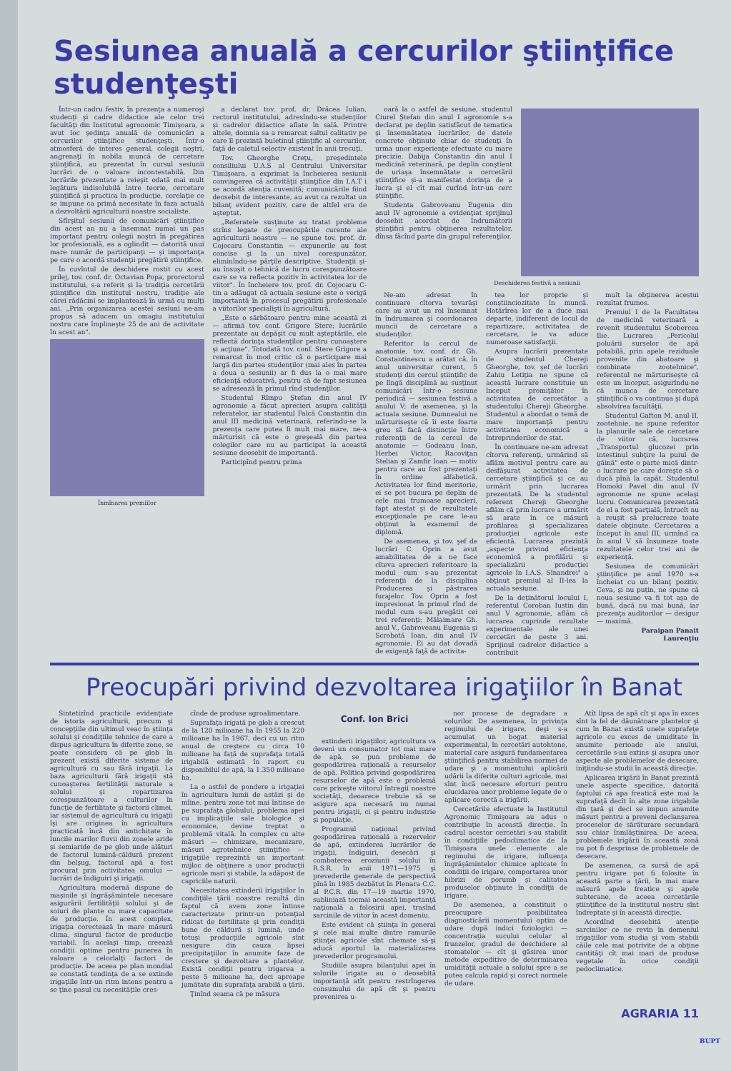Sesiunea anuală a cercurilor ştiinţifice studenţeşti
Într-un cadru festiv, în prezenţa a numeroşi studenţi şi cadre didactice ale celor trei facultăţi din Institutul agronomic Timişoara, a avut loc şedinţa anuală de comunicări a cercurilor ştiinţifice studenţeşti. Într-o atmosferă de interes general, colegii noştri, angrenaţi în nobila muncă de cercetare ştiinţifică, au prezentat în cursul sesiunii lucrări de o valoare incontestabilă. Din lucrările prezentate a reieşit odată mai mult legătura indisolubilă între teorie, cercetare ştiinţifică şi practica în producţie, corelaţie ce se impune ca primă necesitate în faza actuală a dezvoltării agriculturii noastre socialiste.
Sfîrşitul sesiunii de comunicări ştiinţifice din acest an nu a însemnat numai un pas important pentru colegii noştri în pregătirea lor profesională, ea a oglindit — datorită unui mare număr de participanţi — şi importanţa pe care o acordă studenţii pregătirii ştiinţifice.
În cuvîntul de deschidere rostit cu acest prilej, tov. conf. dr. Octavian Popa, prorectorul institutului, s-a referit şi la tradiţia cercetării ştiinţifice din institutul nostru, tradiţie ale cărei rădăcini se implantează în urmă cu mulţi ani. „Prin organizarea acestei sesiuni ne-am propus să aducem un omagiu institutului nostru care împlineşte 25 de ani de activitate în acest an".
Înmînarea premiilor
a declarat tov. prof. dr. Drăcea Iulian, rectorul institutului, adresîndu-se studenţilor şi cadrelor didactice aflate în sală. Printre altele, domnia sa a remarcat saltul calitativ pe care îl prezintă buletinul ştiinţific al cercurilor, faţă de caietul selectiv existent în anii trecuţi.
Tov. Gheorghe Creţu, preşedintele consiliului U.A.S al Centrului Universitar Timişoara, a exprimat la încheierea sesiunii convingerea că activităţii ştiinţifice din I.A.T i se acordă atenţia cuvenită; comunicările fiind deosebit de interesante, au avut ca rezultat un bilanţ evident pozitiv, care de altfel era de aşteptat.
„Referatele susţinute au tratat probleme strîns legate de preocupările curente ale agriculturii noastre — ne spune tov. prof. dr. Cojocaru Constantin — expunerile au fost concise şi la un nivel corespunzător, eliminîndu-se părţile descriptive. Studenţii şi-au însuşit o tehnică de lucru corespunzătoare care se va reflecta pozitiv în activitatea lor de viitor". În încheiere tov. prof. dr. Cojocaru C-tin a adăugat că actuala sesiune este o verigă importantă în procesul pregătirii profesionale a viitorilor specialişti în agricultură.
„Este o sărbătoare pentru mine această zi — afirmă tov. conf. Grigore Stere; lucrările prezentate au depăşit cu mult aşteptările, ele reflectă dorinţa studenţilor pentru cunoaştere şi acţiune". Totodată tov. conf. Stere Grigore a remarcat în mod critic că o participare mai largă din partea studenţilor (mai ales în partea a doua a sesiunii) ar fi dus la o mai mare eficienţă educativă, pentru că de fapt sesiunea se adresează în primul rînd studenţilor.
Studentul Rîmpu Ştefan din anul IV agronomie a făcut aprecieri asupra calităţii referatelor, iar studentul Falcă Constantin din anul III medicină veterinară, referindu-se la prezenţa care putea fi mult mai mare, ne-a mărturisit că este o greşeală din partea colegilor care nu au participat la această sesiune deosebit de importantă.
Participînd pentru prima
oară la o astfel de sesiune, studentul Ciurel Ştefan din anul I agronomie s-a declarat pe deplin satisfăcut de tematica şi însemnătatea lucrărilor, de datele concrete obţinute chiar de studenţi în urma unor experienţe efectuate cu mare precizie. Dabija Constantin din anul I medicină veterinară, pe deplin conştient de uriaşa însemnătate a cercetării ştiinţifice şi-a manifestat dorinţa de a lucra şi el cît mai curînd într-un cerc ştiinţific.
Studenta Gabroveanu Eugenia din anul IV agronomie a evidenţiat sprijinul deosebit acordat de îndrumătorii ştiinţifici pentru obţinerea rezultatelor, dînsa făcînd parte din grupul referenţilor.
Deschiderea festivă a sesiunii
Ne-am adresat în continuare cîtorva tovarăşi care au avut un rol însemnat în îndrumarea şi coordonarea muncii de cercetare a studenţilor.
Referitor la cercul de anatomie, tov. conf. dr. Gh. Constantinescu a arătat că, în anul universitar curent, 5 studenţi din cercul ştiinţific de pe lîngă disciplină au susţinut comunicări într-o sesiune periodică — sesiunea festivă a anului V; de asemenea, şi la actuala sesiune. Dumnealui ne mărturiseşte că îi este foarte greu să facă distincţie între referenţii de la cercul de anatomie — Godeanu Ioan, Herbei Victor, Racoviţan Stelian şi Zamfir Ioan — motiv pentru care au fost prezentaţi în ordine alfabetică. Activitatea lor fiind meritorie, ei se pot bucura pe deplin de cele mai frumoase aprecieri, fapt atestat şi de rezultatele excepţionale pe care le-au obţinut la examenul de diplomă.
De asemenea, şi tov. şef de lucrări C. Oprin a avut amabilitatea de a ne face cîteva aprecieri referitoare la modul cum s-au prezentat referenţii de la disciplina Producerea şi păstrarea furajelor. Tov. Oprin a fost impresionat în primul rînd de modul cum s-au pregătit cei trei referenţi: Mălaimare Gh. anul V., Gabroveanu Eugenia şi Scrobotă Ioan, din anul IV agronomie. Ei au dat dovadă de exigenţă faţă de activita-
tea lor proprie şi conştiinciozitate în muncă. Hotărîrea lor de a duce mai departe, indiferent de locul de repartizare, activitatea de cercetare, le va aduce numeroase satisfacţii.
Asupra lucrării prezentate de studentul Chereji Gheorghe, tov. şef de lucrări Zahiu Letiţia ne spune că această lucrare constituie un început promiţător în activitatea de cercetător a studentului Chereji Gheorghe. Studentul a abordat o temă de mare importanţă pentru activitatea economică a întreprinderilor de stat.
În continuare ne-am adresat cîtorva referenţi, urmărind să aflăm motivul pentru care au desfăşurat activitatea de cercetare ştiinţifică şi ce au urmărit prin lucrarea prezentată. De la studentul referent Chereji Gheorghe aflăm că prin lucrare a urmărit să arate în ce măsură profilarea şi specializarea producţiei agricole este eficientă. Lucrarea prezintă „aspecte privind eficienţa economică a profilării şi specializării producţiei agricole în I.A.S. Sînandrei" a obţinut premiul al II-lea la actuala sesiune.
De la deţinătorul locului I, referentul Coroban Iustin din anul V agronomie, aflăm că lucrarea cuprinde rezultate experimentale ale unei cercetări de peste 3 ani. Sprijinul cadrelor didactice a contribuit
mult la obţinerea acestui rezultat frumos.
Premiul I de la Facultatea de medicină veterinară a revenit studentului Scobercea Ilie. Lucrarea „Pericolul poluării surselor de apă potabilă, prin apele reziduale provenite din abatoare şi combinate zootehnice", referentul ne mărturiseşte că este un început, asigurîndu-ne că munca de cercetare ştiinţifică o va continua şi după absolvirea facultăţii.
Studentul Gafton M. anul II, zootehnie, ne spune referitor la planurile sale de cercetare de viitor că, lucrarea „Transportul glucozei prin intestinul subţire la puiul de găină" este o parte mică dintr-o lucrare pe care doreşte să o ducă pînă la capăt. Studentul Homoki Pavel din anul IV agronomie ne spune acelaşi lucru. Comunicarea prezentată de el a fost parţială, întrucît nu a reuşit să prelucreze toate datele obţinute. Cercetarea a început în anul III, urmînd ca în anul V să însumeze toate rezultatele celor trei ani de experienţă.
Sesiunea de comunicări ştiinţifice pe anul 1970 s-a încheiat cu un bilanţ pozitiv. Ceva, şi nu puţin, ne spune că noua sesiune va fi tot aşa de bună, dacă nu mai bună, iar prezenţa auditorilor — desigur — maximă.
Paraipan Panait Laurenţiu
Preocupări privind dezvoltarea irigaţiilor în Banat
Sintetizînd practicile evidenţiate de istoria agriculturii, precum şi concepţiile din ultimul veac în ştiinţa solului şi condiţiile tehnice de care a dispus agricultura în diferite zone, se poate considera că pe glob în prezent există diferite sisteme de agricultură cu sau fără irigaţii. La baza agriculturii fără irigaţii stă cunoaşterea fertilităţii naturale a solului şi repartizarea corespunzătoare a culturilor în funcţie de fertilitate şi factorii climei, iar sistemul de agricultură cu irigaţii îşi are originea în agricultura practicată încă din antichitate în luncile marilor fluvii din zonele aride şi semiaride de pe glob unde alături de factorul lumină-căldură prezent din belşug, factorul apă a fost procurat prin activitatea omului — lucrări de îndiguiri şi irigaţii.
Agricultura modernă dispune de maşinile şi îngrăşămintele necesare asigurării fertilităţii solului şi de soiuri de plante cu mare capacitate de producţie. În acest complex, irigaţia corectează în mare măsură clima, singurul factor de producţie variabil. În acelaşi timp, creează condiţii optime pentru punerea în valoare a celorlalţi factori de producţie. De aceea pe plan mondial se constată tendinţa de a se extinde irigaţiile într-un ritm intens pentru a se ţine pasul cu necesităţile cres-
cînde de produse agroalimentare.
Suprafaţa irigată pe glob a crescut de la 120 milioane ha în 1955 la 220 milioane ha în 1967, deci cu un ritm anual de creştere cu circa 10 milioane ha faţă de suprafaţa totală irigabilă estimată în raport cu disponibilul de apă, la 1.350 milioane ha.
La o astfel de pondere a irigaţiei în agricultura lumii de astăzi şi de mîine, pentru zone tot mai întinse de pe suprafaţa globului, problema apei cu implicaţiile sale biologice şi economice, devine treptat o problemă vitală. În complex cu alte măsuri — chimizare, mecanizare, măsuri agrotehnice ştiinţifice — irigaţiile reprezintă un important mijloc de obţinere a unor producţii agricole mari şi stabile, la adăpost de capriciile naturii.
Necesitatea extinderii irigaţiilor în condiţiile ţării noastre rezultă din faptul că avem zone întinse caracterizate printr-un potenţial ridicat de fertilitate şi prin condiţii bune de căldură şi lumină, unde totuşi producţiile agricole sînt nesigure din cauza lipsei precipitaţiilor în anumite faze de creştere şi dezvoltare a plantelor. Există condiţii pentru irigarea a peste 5 milioane ha, deci aproape jumătate din suprafaţa arabilă a ţării.
Ţinînd seama că pe măsura
Conf. Ion Brici
extinderii irigaţiilor, agricultura va deveni un consumator tot mai mare de apă, se pun probleme de gospodărirea raţională a resurselor de apă. Politica privind gospodărirea resurselor de apă este o problemă care priveşte viitorul întregii noastre societăţi, deoarece trebuie să se asigure apa necesară nu numai pentru irigaţii, ci şi pentru industrie şi populaţie.
Programul naţional privind gospodărirea raţională a rezervelor de apă, extinderea lucrărilor de irigaţii, îndiguiri, desecări şi combaterea eroziunii solului în R.S.R. în anii 1971—1975 şi prevederile generale de perspectivă pînă în 1985 dezbătut în Plenara C.C. al P.C.R. din 17—19 martie 1970, subliniază tocmai această importanţă naţională a folosirii apei, trasînd sarcinile de viitor în acest domeniu.
Este evident că ştiinţa în general şi cele mai multe dintre ramurile ştiinţei agricole sînt chemate să-şi aducă aportul la materializarea prevederilor programului.
Studiile asupra bilanţului apei în solurile irigate au o deosebită importanţă atît pentru restrîngerea consumului de apă cît şi pentru prevenirea u-
nor procese de degradare a solurilor. De asemenea, în privinţa regimului de irigare, deşi s-a acumulat un bogat material experimental, în cercetări autohtone, material care asigură fundamentarea ştiinţifică pentru stabilirea normei de udare şi a momentului aplicării udării la diferite culturi agricole, mai sînt încă necesare eforturi pentru elucidarea unor probleme legate de o aplicare corectă a irigării.
Cercetările efectuate la Institutul Agronomic Timişoara au adus o contribuţie în această direcţie. În cadrul acestor cercetări s-au stabilit în condiţiile pedoclimatice de la Timişoara unele elemente ale regimului de irigare, influenţa îngrăşămintelor chimice aplicate în condiţii de irigare, comportarea unor hibrizi de porumb şi calitatea produselor obţinute în condiţii de irigare.
De asemenea, a constituit o preocupare posibilitatea diagnosticării momentului optim de udare după indici fiziologici — concentraţia sucului celular al frunzelor, gradul de deschidere al stomatelor — cît şi găsirea unor metode expeditive de determinarea umidităţii actuale a solului spre a se putea calcula rapid şi corect normele de udare.
Atît lipsa de apă cît şi apa în exces sînt la fel de dăunătoare plantelor şi cum în Banat există unele suprafeţe agricole cu exces de umiditate în anumite perioade ale anului, cercetările s-au extins şi asupra unor aspecte ale problemelor de desecare, iniţiindu-se studii în această direcţie.
Aplicarea irigării în Banat prezintă unele aspecte specifice, datorită faptului că apa freatică este mai la suprafaţă decît în alte zone irigabile din ţară şi deci se impun anumite măsuri pentru a preveni declanşarea proceselor de sărăturare secundară sau chiar înmlăştinirea. De aceea, problemele irigării în această zonă nu pot fi desprinse de problemele de desecare.
De asemenea, ca sursă de apă pentru irigare pot fi folosite în această parte a ţării, în mai mare măsură apele freatice şi apele subterane, de aceea cercetările ştiinţifice de la institutul nostru sînt îndreptate şi în această direcţie.
Acordînd deosebită atenţie sarcinilor ce ne revin în domeniul irigaţiilor vom studia şi vom stabili căile cele mai potrivite de a obţine cantităţi cît mai mari de produse vegetale în orice condiţii pedoclimatice.
AGRARIA 11
BUPT